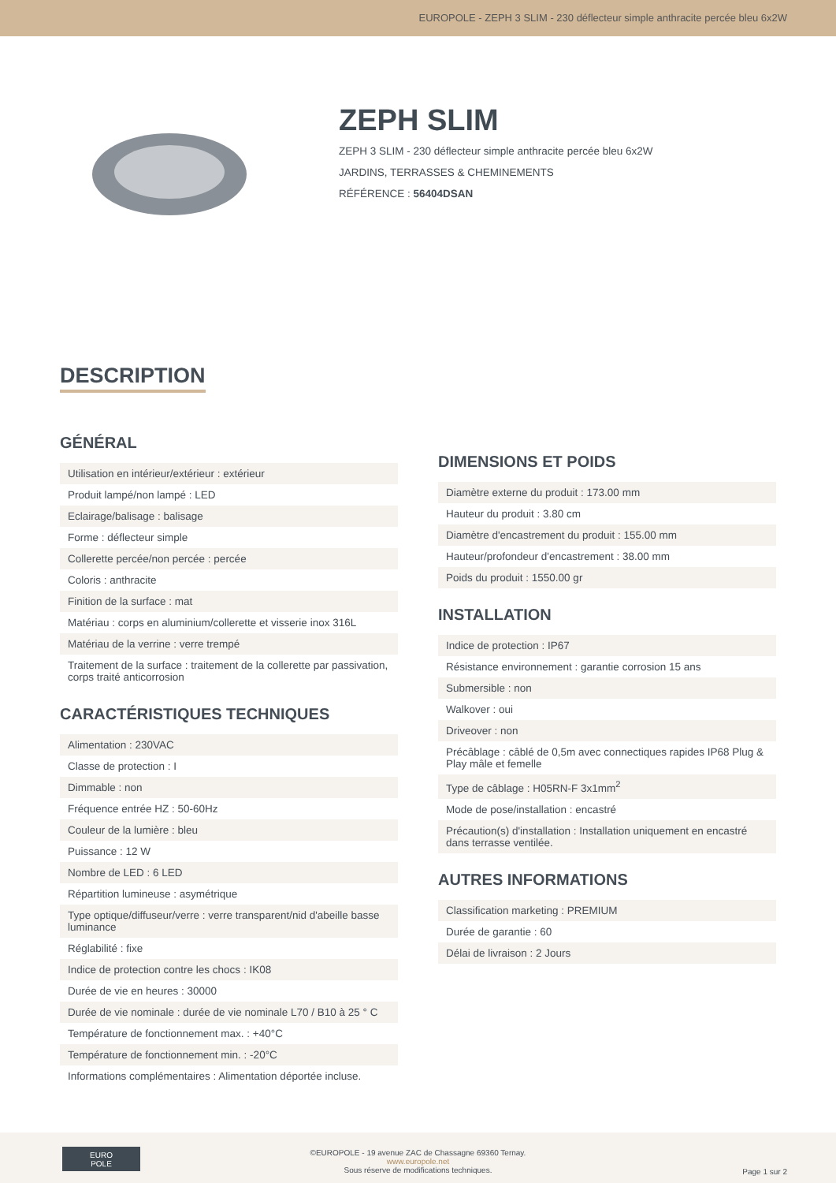EUROPOLE - ZEPH 3 SLIM - 230 déflecteur simple anthracite percée bleu 6x2W
ZEPH SLIM
ZEPH 3 SLIM - 230 déflecteur simple anthracite percée bleu 6x2W
JARDINS, TERRASSES & CHEMINEMENTS
RÉFÉRENCE : 56404DSAN
DESCRIPTION
GÉNÉRAL
| Utilisation en intérieur/extérieur : extérieur |
| Produit lampé/non lampé : LED |
| Eclairage/balisage : balisage |
| Forme : déflecteur simple |
| Collerette percée/non percée : percée |
| Coloris : anthracite |
| Finition de la surface : mat |
| Matériau : corps en aluminium/collerette et visserie inox 316L |
| Matériau de la verrine : verre trempé |
| Traitement de la surface : traitement de la collerette par passivation, corps traité anticorrosion |
CARACTÉRISTIQUES TECHNIQUES
| Alimentation : 230VAC |
| Classe de protection : I |
| Dimmable : non |
| Fréquence entrée HZ : 50-60Hz |
| Couleur de la lumière : bleu |
| Puissance : 12 W |
| Nombre de LED : 6 LED |
| Répartition lumineuse : asymétrique |
| Type optique/diffuseur/verre : verre transparent/nid d'abeille basse luminance |
| Réglabilité : fixe |
| Indice de protection contre les chocs : IK08 |
| Durée de vie en heures : 30000 |
| Durée de vie nominale : durée de vie nominale L70 / B10 à 25 ° C |
| Température de fonctionnement max. : +40°C |
| Température de fonctionnement min. : -20°C |
| Informations complémentaires : Alimentation déportée incluse. |
DIMENSIONS ET POIDS
| Diamètre externe du produit : 173.00 mm |
| Hauteur du produit : 3.80 cm |
| Diamètre d'encastrement du produit : 155.00 mm |
| Hauteur/profondeur d'encastrement : 38.00 mm |
| Poids du produit : 1550.00 gr |
INSTALLATION
| Indice de protection : IP67 |
| Résistance environnement : garantie corrosion 15 ans |
| Submersible : non |
| Walkover : oui |
| Driveover : non |
| Précâblage : câblé de 0,5m avec connectiques rapides IP68 Plug & Play mâle et femelle |
| Type de câblage : H05RN-F 3x1mm<sup>2</sup> |
| Mode de pose/installation : encastré |
| Précaution(s) d'installation : Installation uniquement en encastré dans terrasse ventilée. |
AUTRES INFORMATIONS
| Classification marketing : PREMIUM |
| Durée de garantie : 60 |
| Délai de livraison : 2 Jours |
EURO
POLE
©EUROPOLE - 19 avenue ZAC de Chassagne 69360 Ternay.
www.europole.net
Sous réserve de modifications techniques.
Page 1 sur 2